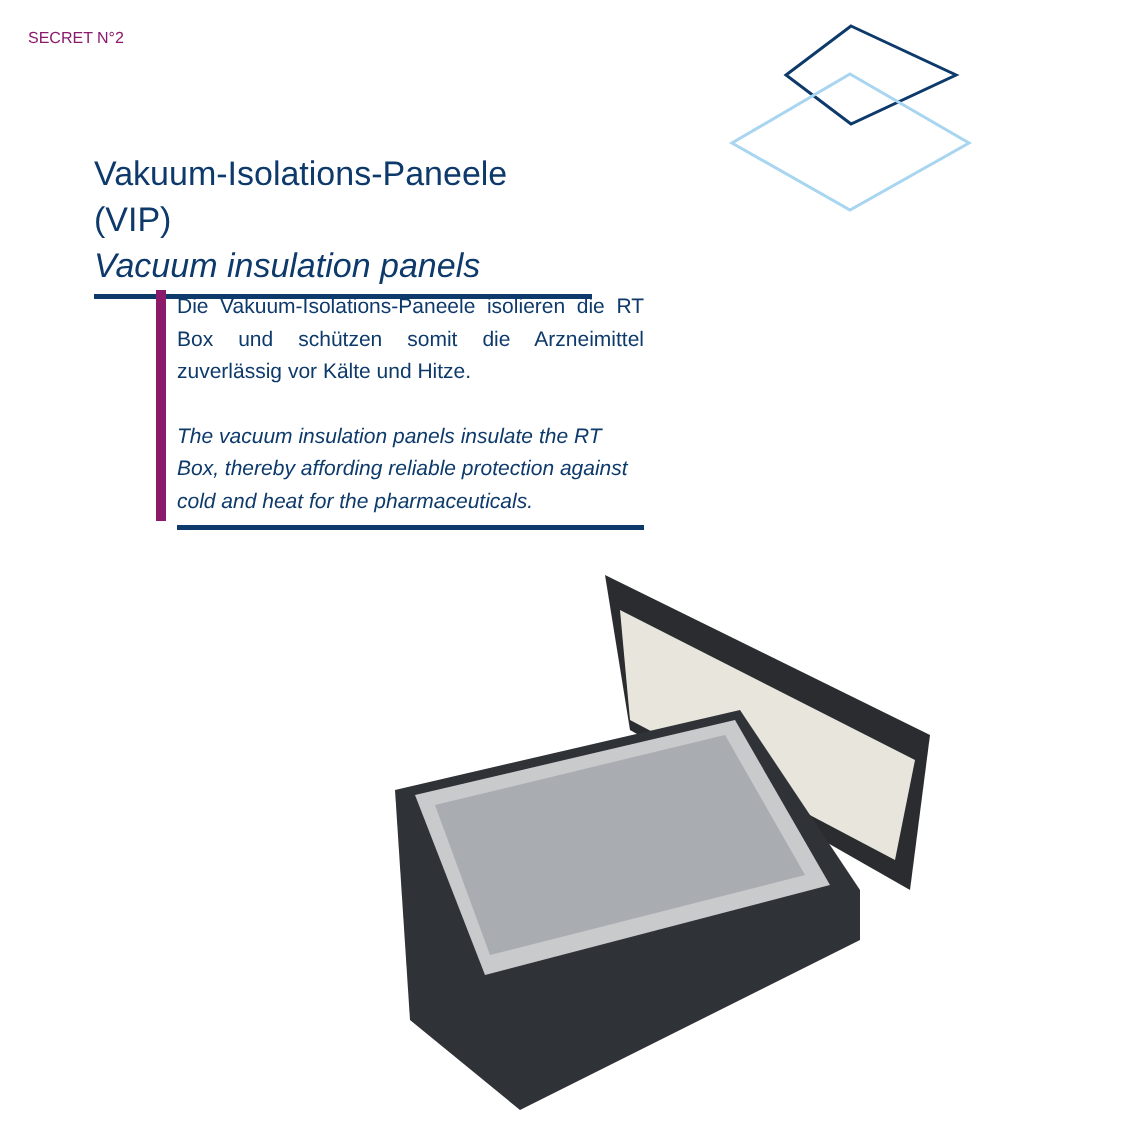SECRET N°2
Vakuum-Isolations-Paneele (VIP)
Vacuum insulation panels
Die Vakuum-Isolations-Paneele isolieren die RT Box und schützen somit die Arzneimittel zuverlässig vor Kälte und Hitze.
The vacuum insulation panels insulate the RT Box, thereby affording reliable protection against cold and heat for the pharmaceuticals.